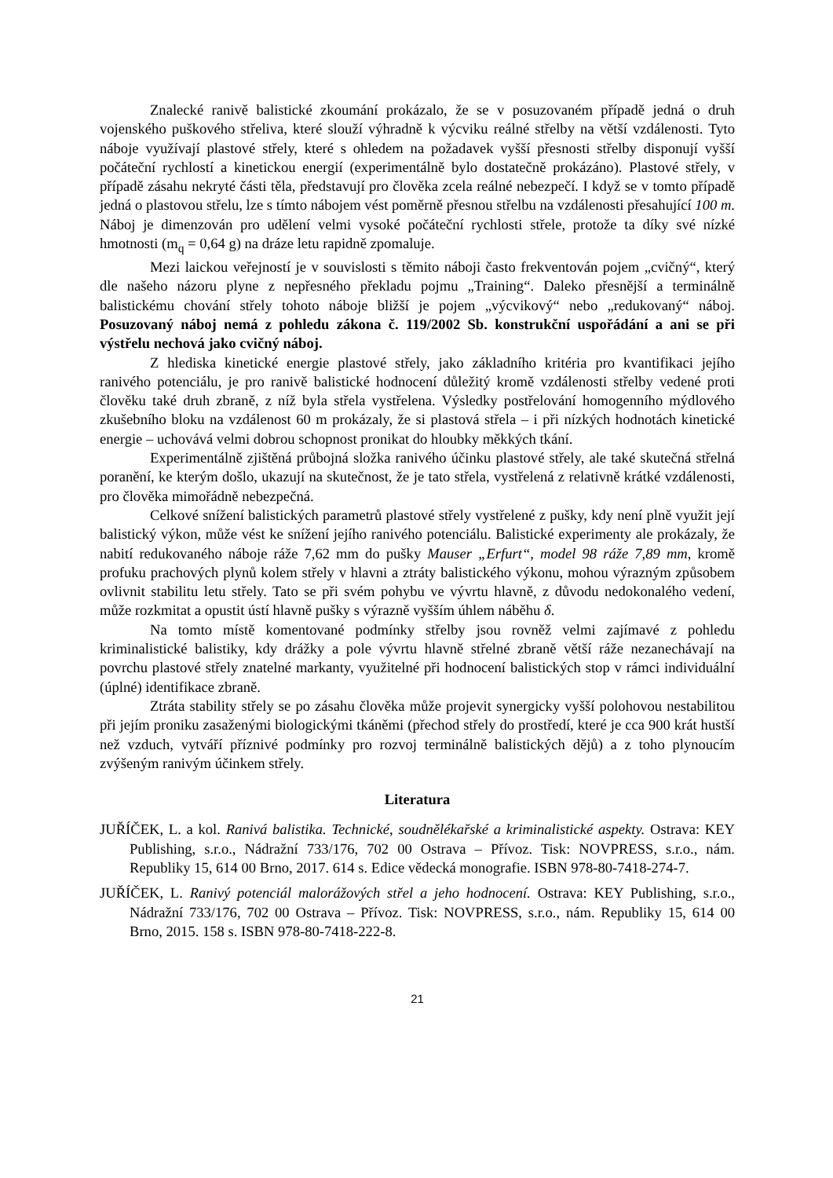Znalecké ranivě balistické zkoumání prokázalo, že se v posuzovaném případě jedná o druh vojenského puškového střeliva, které slouží výhradně k výcviku reálné střelby na větší vzdálenosti. Tyto náboje využívají plastové střely, které s ohledem na požadavek vyšší přesnosti střelby disponují vyšší počáteční rychlostí a kinetickou energií (experimentálně bylo dostatečně prokázáno). Plastové střely, v případě zásahu nekryté části těla, představují pro člověka zcela reálné nebezpečí. I když se v tomto případě jedná o plastovou střelu, lze s tímto nábojem vést poměrně přesnou střelbu na vzdálenosti přesahující 100 m. Náboj je dimenzován pro udělení velmi vysoké počáteční rychlosti střele, protože ta díky své nízké hmotnosti (m<sub>q</sub> = 0,64 g) na dráze letu rapidně zpomaluje.
Mezi laickou veřejností je v souvislosti s těmito náboji často frekventován pojem „cvičný“, který dle našeho názoru plyne z nepřesného překladu pojmu „Training“. Daleko přesnější a terminálně balistickému chování střely tohoto náboje bližší je pojem „výcvikový“ nebo „redukovaný“ náboj. Posuzovaný náboj nemá z pohledu zákona č. 119/2002 Sb. konstrukční uspořádání a ani se při výstřelu nechová jako cvičný náboj.
Z hlediska kinetické energie plastové střely, jako základního kritéria pro kvantifikaci jejího ranivého potenciálu, je pro ranivě balistické hodnocení důležitý kromě vzdálenosti střelby vedené proti člověku také druh zbraně, z níž byla střela vystřelena. Výsledky postřelování homogenního mýdlového zkušebního bloku na vzdálenost 60 m prokázaly, že si plastová střela – i při nízkých hodnotách kinetické energie – uchovává velmi dobrou schopnost pronikat do hloubky měkkých tkání.
Experimentálně zjištěná průbojná složka ranivého účinku plastové střely, ale také skutečná střelná poranění, ke kterým došlo, ukazují na skutečnost, že je tato střela, vystřelená z relativně krátké vzdálenosti, pro člověka mimořádně nebezpečná.
Celkové snížení balistických parametrů plastové střely vystřelené z pušky, kdy není plně využit její balistický výkon, může vést ke snížení jejího ranivého potenciálu. Balistické experimenty ale prokázaly, že nabití redukovaného náboje ráže 7,62 mm do pušky Mauser „Erfurt“, model 98 ráže 7,89 mm, kromě profuku prachových plynů kolem střely v hlavni a ztráty balistického výkonu, mohou výrazným způsobem ovlivnit stabilitu letu střely. Tato se při svém pohybu ve vývrtu hlavně, z důvodu nedokonalého vedení, může rozkmitat a opustit ústí hlavně pušky s výrazně vyšším úhlem náběhu δ.
Na tomto místě komentované podmínky střelby jsou rovněž velmi zajímavé z pohledu kriminalistické balistiky, kdy drážky a pole vývrtu hlavně střelné zbraně větší ráže nezanechávají na povrchu plastové střely znatelné markanty, využitelné při hodnocení balistických stop v rámci individuální (úplné) identifikace zbraně.
Ztráta stability střely se po zásahu člověka může projevit synergicky vyšší polohovou nestabilitou při jejím proniku zasaženými biologickými tkáněmi (přechod střely do prostředí, které je cca 900 krát hustší než vzduch, vytváří příznivé podmínky pro rozvoj terminálně balistických dějů) a z toho plynoucím zvýšeným ranivým účinkem střely.
Literatura
JUŘÍČEK, L. a kol. Ranivá balistika. Technické, soudnělékařské a kriminalistické aspekty. Ostrava: KEY Publishing, s.r.o., Nádražní 733/176, 702 00 Ostrava – Přívoz. Tisk: NOVPRESS, s.r.o., nám. Republiky 15, 614 00 Brno, 2017. 614 s. Edice vědecká monografie. ISBN 978-80-7418-274-7.
JUŘÍČEK, L. Ranivý potenciál malorážových střel a jeho hodnocení. Ostrava: KEY Publishing, s.r.o., Nádražní 733/176, 702 00 Ostrava – Přívoz. Tisk: NOVPRESS, s.r.o., nám. Republiky 15, 614 00 Brno, 2015. 158 s. ISBN 978-80-7418-222-8.
21